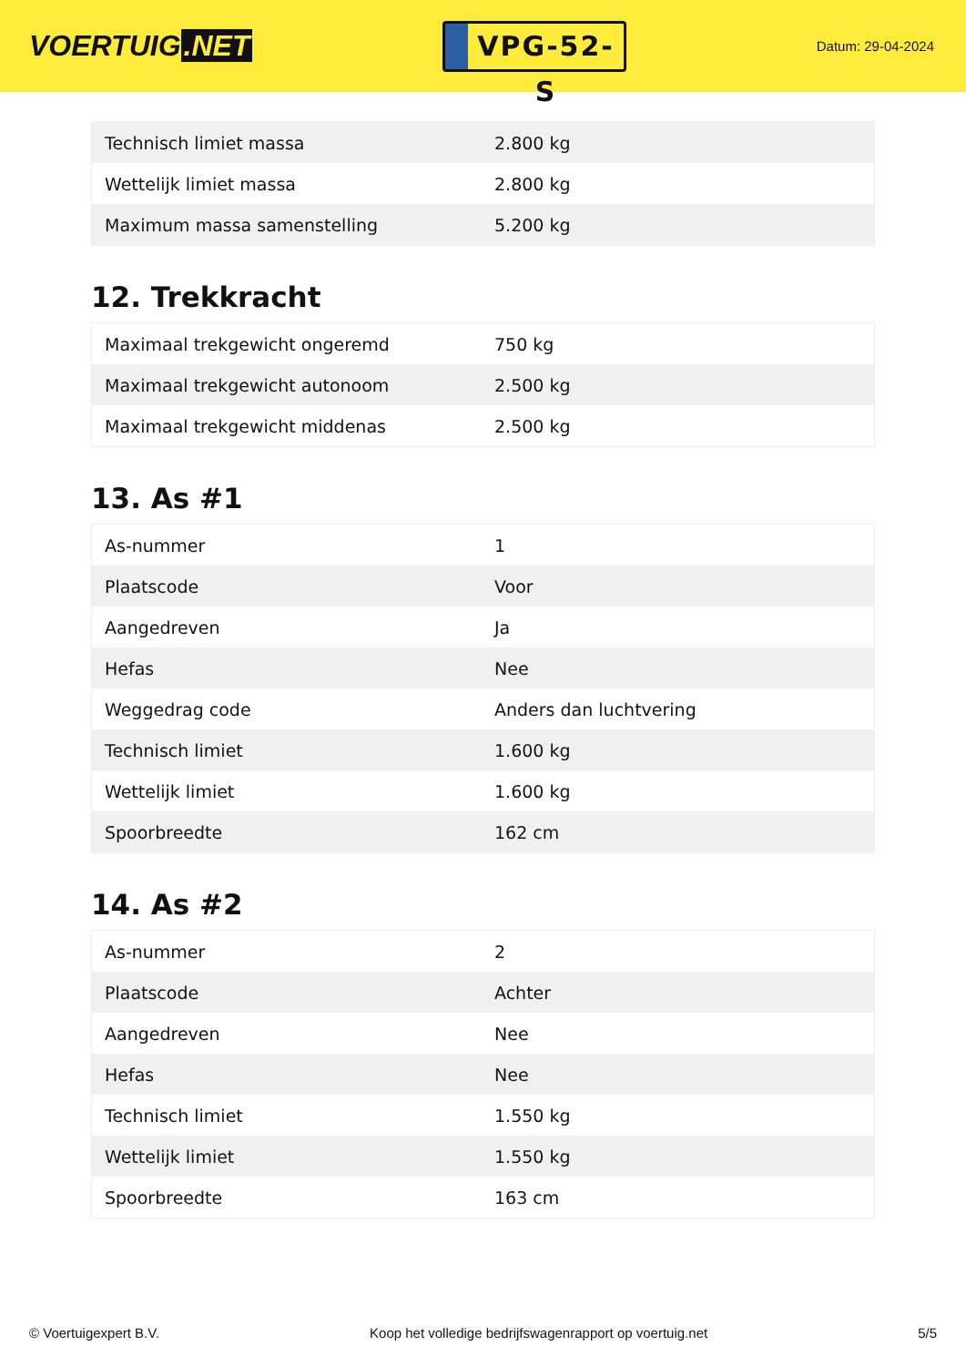VOERTUIG.NET
VPG-52-S
Datum: 29-04-2024
| Technisch limiet massa | 2.800 kg |
| Wettelijk limiet massa | 2.800 kg |
| Maximum massa samenstelling | 5.200 kg |
12. Trekkracht
| Maximaal trekgewicht ongeremd | 750 kg |
| Maximaal trekgewicht autonoom | 2.500 kg |
| Maximaal trekgewicht middenas | 2.500 kg |
13. As #1
| As-nummer | 1 |
| Plaatscode | Voor |
| Aangedreven | Ja |
| Hefas | Nee |
| Weggedrag code | Anders dan luchtvering |
| Technisch limiet | 1.600 kg |
| Wettelijk limiet | 1.600 kg |
| Spoorbreedte | 162 cm |
14. As #2
| As-nummer | 2 |
| Plaatscode | Achter |
| Aangedreven | Nee |
| Hefas | Nee |
| Technisch limiet | 1.550 kg |
| Wettelijk limiet | 1.550 kg |
| Spoorbreedte | 163 cm |
© Voertuigexpert B.V. Koop het volledige bedrijfswagenrapport op voertuig.net 5/5